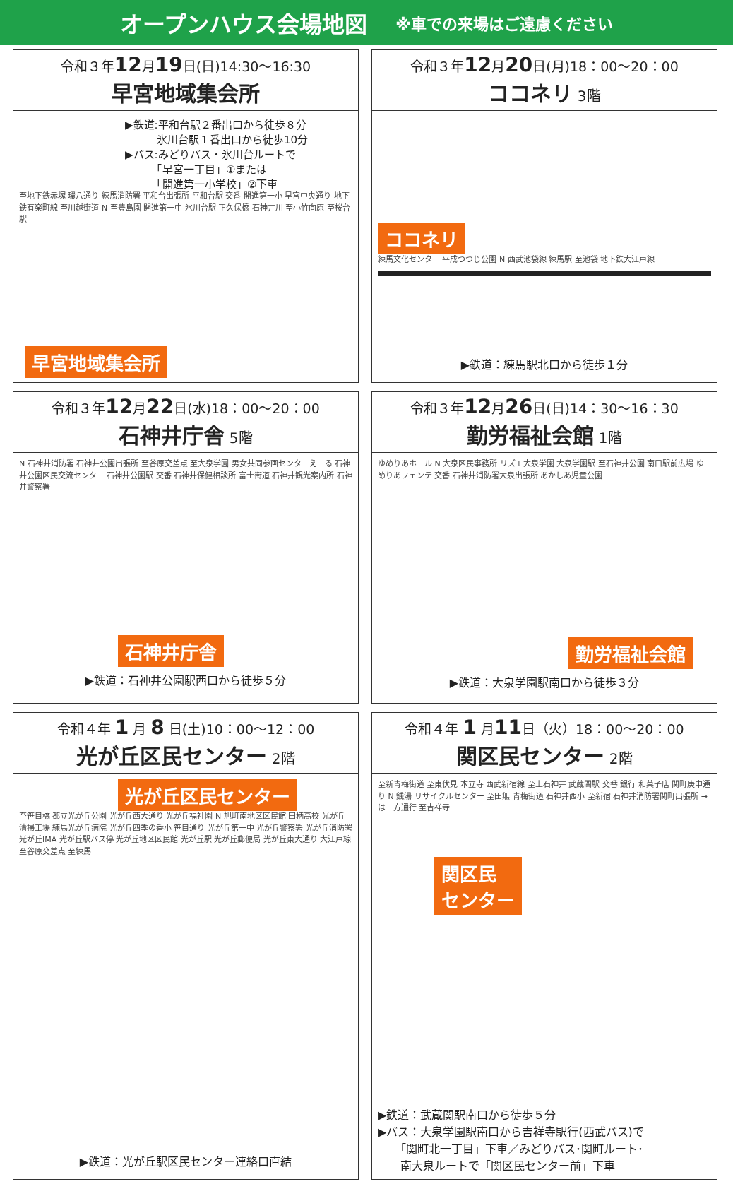オープンハウス会場地図 ※車での来場はご遠慮ください
令和３年12月19日(日)14:30〜16:30
早宮地域集会所
▶鉄道:平和台駅２番出口から徒歩８分
　　　氷川台駅１番出口から徒歩10分
▶バス:みどりバス・氷川台ルートで
　　　「早宮一丁目」①または
　　　「開進第一小学校」②下車
至地下鉄赤塚 環八通り 練馬消防署 平和台出張所 平和台駅 交番 開進第一小 早宮中央通り 地下鉄有楽町線 至川越街道 N 至豊島園 開進第一中 氷川台駅 正久保橋 石神井川 至小竹向原 至桜台駅
早宮地域集会所
令和３年12月20日(月)18：00〜20：00
ココネリ 3階
ココネリ
練馬文化センター 平成つつじ公園 N 西武池袋線 練馬駅 至池袋 地下鉄大江戸線
▶鉄道：練馬駅北口から徒歩１分
令和３年12月22日(水)18：00〜20：00
石神井庁舎 5階
N 石神井消防署 石神井公園出張所 至谷原交差点 至大泉学園 男女共同参画センターえーる 石神井公園区民交流センター 石神井公園駅 交番 石神井保健相談所 富士街道 石神井観光案内所 石神井警察署
石神井庁舎
▶鉄道：石神井公園駅西口から徒歩５分
令和３年12月26日(日)14：30〜16：30
勤労福祉会館 1階
ゆめりあホール N 大泉区民事務所 リズモ大泉学園 大泉学園駅 至石神井公園 南口駅前広場 ゆめりあフェンテ 交番 石神井消防署大泉出張所 あかしあ児童公園
勤労福祉会館
▶鉄道：大泉学園駅南口から徒歩３分
令和４年 1 月 8 日(土)10：00〜12：00
光が丘区民センター 2階
光が丘区民センター
至笹目橋 都立光が丘公園 光が丘西大通り 光が丘福祉園 N 旭町南地区区民館 田柄高校 光が丘清掃工場 練馬光が丘病院 光が丘四季の香小 笹目通り 光が丘第一中 光が丘警察署 光が丘消防署 光が丘IMA 光が丘駅バス停 光が丘地区区民館 光が丘駅 光が丘郵便局 光が丘東大通り 大江戸線 至谷原交差点 至練馬
▶鉄道：光が丘駅区民センター連絡口直結
令和４年 1 月11日（火）18：00〜20：00
関区民センター 2階
至新青梅街道 至東伏見 本立寺 西武新宿線 至上石神井 武蔵関駅 交番 銀行 和菓子店 関町庚申通り N 銭湯 リサイクルセンター 至田無 青梅街道 石神井西小 至新宿 石神井消防署関町出張所 →は一方通行 至吉祥寺
関区民
センター
▶鉄道：武蔵関駅南口から徒歩５分
▶バス：大泉学園駅南口から吉祥寺駅行(西武バス)で
　　「関町北一丁目」下車／みどりバス･関町ルート･
　　南大泉ルートで「関区民センター前」下車